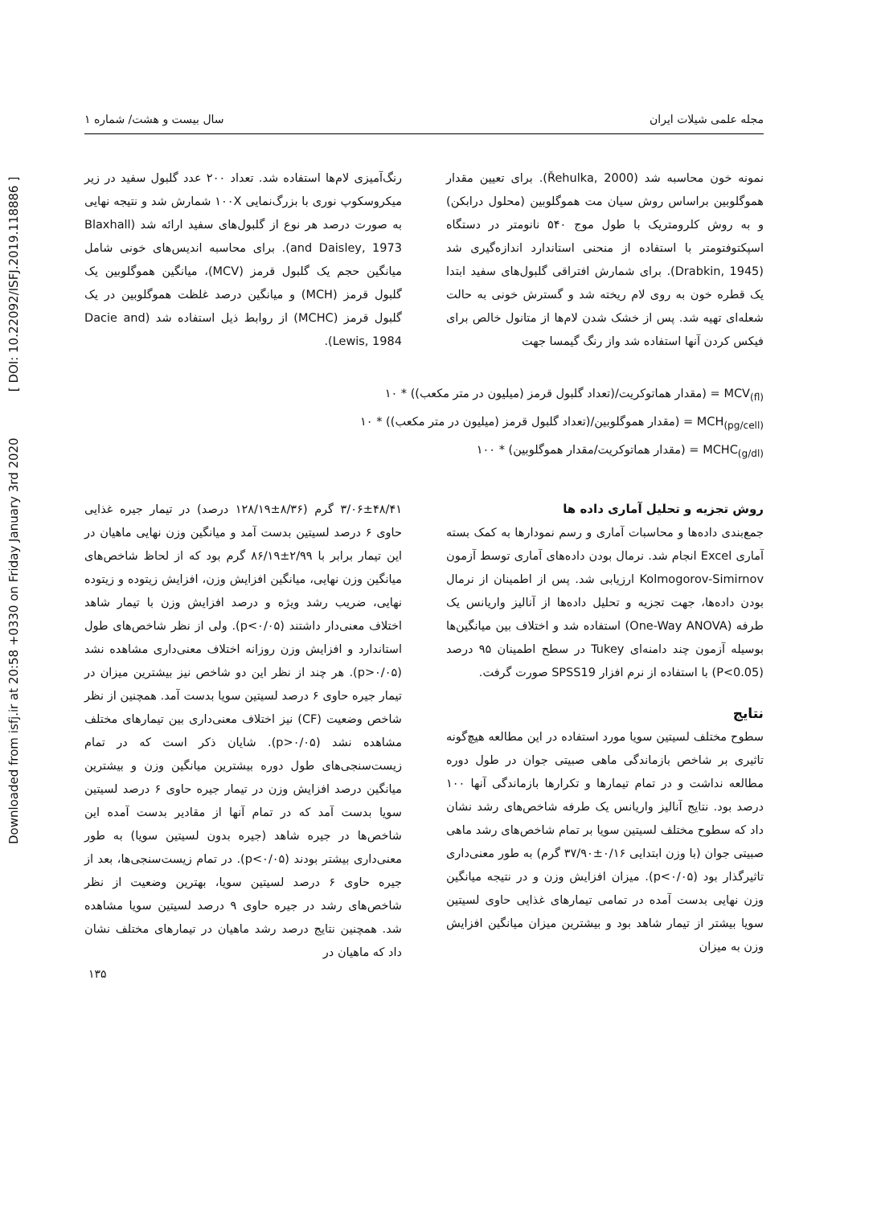Downloaded from isfj.ir at 20:58 +0330 on Friday January 3rd 2020 [ DOI: 10.22092/ISFJ.2019.118886 ]
مجله علمی شیلات ایران سال بیست و هشت/ شماره ۱
نمونه خون محاسبه شد (Řehulka, 2000). برای تعیین مقدار هموگلوبین براساس روش سیان مت هموگلوبین (محلول درابکن) و به روش کلرومتریک با طول موج ۵۴۰ نانومتر در دستگاه اسپکتوفتومتر با استفاده از منحنی استاندارد اندازه‌گیری شد (Drabkin, 1945). برای شمارش افتراقی گلبول‌های سفید ابتدا یک قطره خون به روی لام ریخته شد و گسترش خونی به حالت شعله‌ای تهیه شد. پس از خشک شدن لام‌ها از متانول خالص برای فیکس کردن آنها استفاده شد واز رنگ گیمسا جهت
رنگ‌آمیزی لام‌ها استفاده شد. تعداد ۲۰۰ عدد گلبول سفید در زیر میکروسکوپ نوری با بزرگ‌نمایی ۱۰۰X شمارش شد و نتیجه نهایی به صورت درصد هر نوع از گلبول‌های سفید ارائه شد (Blaxhall and Daisley, 1973). برای محاسبه اندیس‌های خونی شامل میانگین حجم یک گلبول قرمز (MCV)، میانگین هموگلوبین یک گلبول قرمز (MCH) و میانگین درصد غلظت هموگلوبین در یک گلبول قرمز (MCHC) از روابط ذیل استفاده شد (Dacie and Lewis, 1984).
MCV<sub>(fl)</sub> = (مقدار هماتوکریت/(تعداد گلبول قرمز (میلیون در متر مکعب)) * ۱۰
MCH<sub>(pg/cell)</sub> = (مقدار هموگلوبین/(تعداد گلبول قرمز (میلیون در متر مکعب)) * ۱۰
MCHC<sub>(g/dl)</sub> = (مقدار هماتوکریت/مقدار هموگلوبین) * ۱۰۰
روش تجزیه و تحلیل آماری داده ها
جمع‌بندی داده‌ها و محاسبات آماری و رسم نمودارها به کمک بسته آماری Excel انجام شد. نرمال بودن داده‌های آماری توسط آزمون Kolmogorov-Simirnov ارزیابی شد. پس از اطمینان از نرمال بودن داده‌ها، جهت تجزیه و تحلیل داده‌ها از آنالیز واریانس یک طرفه (One-Way ANOVA) استفاده شد و اختلاف بین میانگین‌ها بوسیله آزمون چند دامنه‌ای Tukey در سطح اطمینان ۹۵ درصد (P<0.05) با استفاده از نرم افزار SPSS19 صورت گرفت.
نتایج
سطوح مختلف لسیتین سویا مورد استفاده در این مطالعه هیچ‌گونه تاثیری بر شاخص بازماندگی ماهی صبیتی جوان در طول دوره مطالعه نداشت و در تمام تیمارها و تکرارها بازماندگی آنها ۱۰۰ درصد بود. نتایج آنالیز واریانس یک طرفه شاخص‌های رشد نشان داد که سطوح مختلف لسیتین سویا بر تمام شاخص‌های رشد ماهی صبیتی جوان (با وزن ابتدایی ۰/۱۶±۳۷/۹۰ گرم) به طور معنی‌داری تاثیرگذار بود (p<۰/۰۵). میزان افزایش وزن و در نتیجه میانگین وزن نهایی بدست آمده در تمامی تیمارهای غذایی حاوی لسیتین سویا بیشتر از تیمار شاهد بود و بیشترین میزان میانگین افزایش وزن به میزان
۳/۰۶±۴۸/۴۱ گرم (۸/۳۶±۱۲۸/۱۹ درصد) در تیمار جیره غذایی حاوی ۶ درصد لسیتین بدست آمد و میانگین وزن نهایی ماهیان در این تیمار برابر با ۲/۹۹±۸۶/۱۹ گرم بود که از لحاظ شاخص‌های میانگین وزن نهایی، میانگین افزایش وزن، افزایش زیتوده و زیتوده نهایی، ضریب رشد ویژه و درصد افزایش وزن با تیمار شاهد اختلاف معنی‌دار داشتند (p<۰/۰۵). ولی از نظر شاخص‌های طول استاندارد و افزایش وزن روزانه اختلاف معنی‌داری مشاهده نشد (p>۰/۰۵). هر چند از نظر این دو شاخص نیز بیشترین میزان در تیمار جیره حاوی ۶ درصد لسیتین سویا بدست آمد. همچنین از نظر شاخص وضعیت (CF) نیز اختلاف معنی‌داری بین تیمارهای مختلف مشاهده نشد (p>۰/۰۵). شایان ذکر است که در تمام زیست‌سنجی‌های طول دوره بیشترین میانگین وزن و بیشترین میانگین درصد افزایش وزن در تیمار جیره حاوی ۶ درصد لسیتین سویا بدست آمد که در تمام آنها از مقادیر بدست آمده این شاخص‌ها در جیره شاهد (جیره بدون لسیتین سویا) به طور معنی‌داری بیشتر بودند (p<۰/۰۵). در تمام زیست‌سنجی‌ها، بعد از جیره حاوی ۶ درصد لسیتین سویا، بهترین وضعیت از نظر شاخص‌های رشد در جیره حاوی ۹ درصد لسیتین سویا مشاهده شد. همچنین نتایج درصد رشد ماهیان در تیمارهای مختلف نشان داد که ماهیان در
۱۳۵